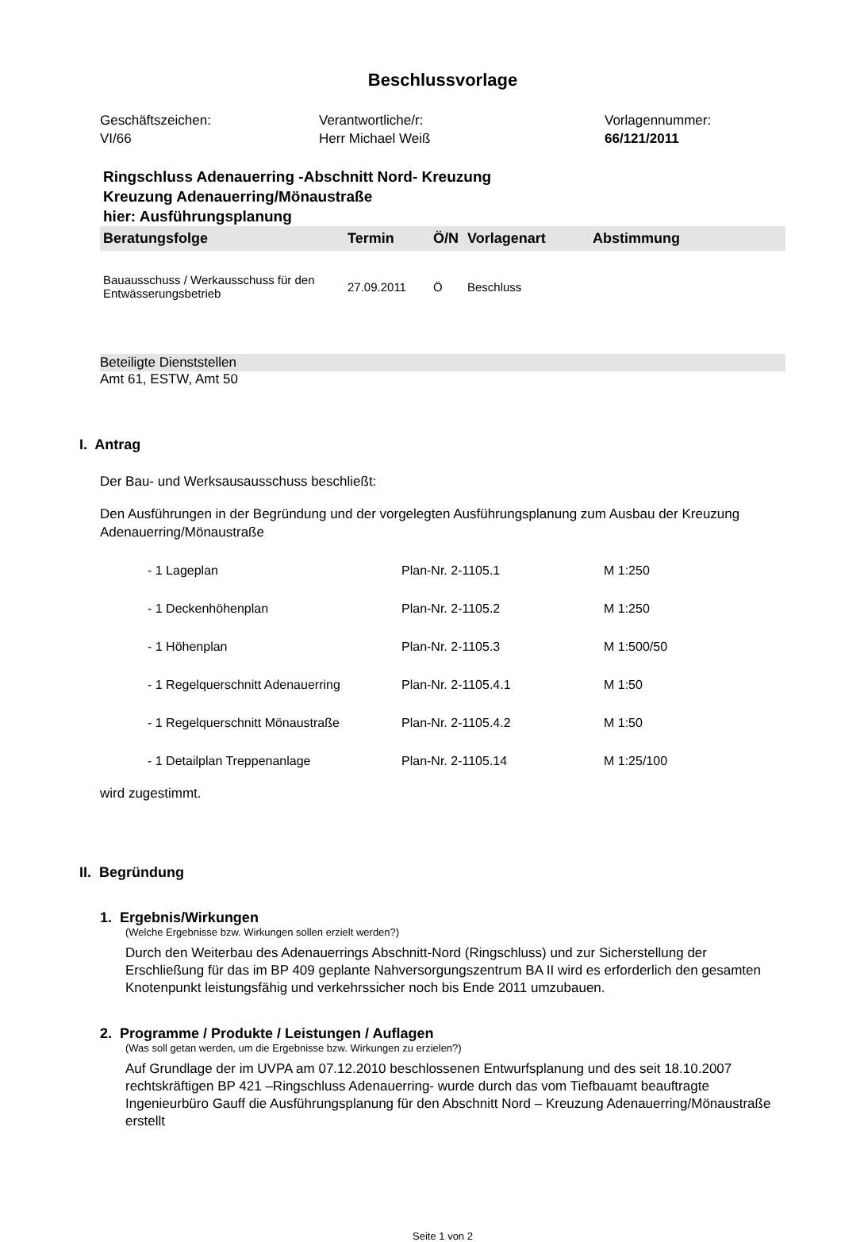Beschlussvorlage
Geschäftszeichen:
VI/66
Verantwortliche/r:
Herr Michael Weiß
Vorlagennummer:
66/121/2011
Ringschluss Adenauerring -Abschnitt Nord- Kreuzung
Kreuzung Adenauerring/Mönaustraße
hier: Ausführungsplanung
| Beratungsfolge | Termin | Ö/N | Vorlagenart | Abstimmung |
| --- | --- | --- | --- | --- |
| Bauausschuss / Werkausschuss für den Entwässerungsbetrieb | 27.09.2011 | Ö | Beschluss | |
Beteiligte Dienststellen
Amt 61, ESTW, Amt 50
I. Antrag
Der Bau- und Werksausausschuss beschließt:
Den Ausführungen in der Begründung und der vorgelegten Ausführungsplanung zum Ausbau der Kreuzung Adenauerring/Mönaustraße
| - 1 Lageplan | Plan-Nr. 2-1105.1 | M 1:250 |
| - 1 Deckenhöhenplan | Plan-Nr. 2-1105.2 | M 1:250 |
| - 1 Höhenplan | Plan-Nr. 2-1105.3 | M 1:500/50 |
| - 1 Regelquerschnitt Adenauerring | Plan-Nr. 2-1105.4.1 | M 1:50 |
| - 1 Regelquerschnitt Mönaustraße | Plan-Nr. 2-1105.4.2 | M 1:50 |
| - 1 Detailplan Treppenanlage | Plan-Nr. 2-1105.14 | M 1:25/100 |
wird zugestimmt.
II. Begründung
1. Ergebnis/Wirkungen
(Welche Ergebnisse bzw. Wirkungen sollen erzielt werden?)
Durch den Weiterbau des Adenauerrings Abschnitt-Nord (Ringschluss) und zur Sicherstellung der Erschließung für das im BP 409 geplante Nahversorgungszentrum BA II wird es erforderlich den gesamten Knotenpunkt leistungsfähig und verkehrssicher noch bis Ende 2011 umzubauen.
2. Programme / Produkte / Leistungen / Auflagen
(Was soll getan werden, um die Ergebnisse bzw. Wirkungen zu erzielen?)
Auf Grundlage der im UVPA am 07.12.2010 beschlossenen Entwurfsplanung und des seit 18.10.2007 rechtskräftigen BP 421 –Ringschluss Adenauerring- wurde durch das vom Tiefbauamt beauftragte Ingenieurbüro Gauff die Ausführungsplanung für den Abschnitt Nord – Kreuzung Adenauerring/Mönaustraße erstellt
Seite 1 von 2